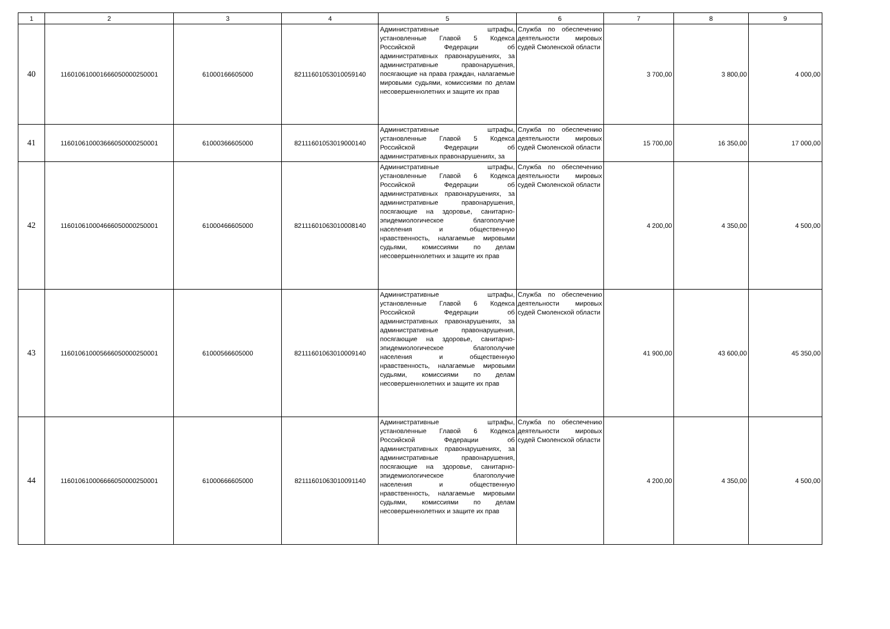| 1 | 2 | 3 | 4 | 5 | 6 | 7 | 8 | 9 |
| --- | --- | --- | --- | --- | --- | --- | --- | --- |
| 40 | 116010610001666050000250001 | 61000166605000 | 82111601053010059140 | Административные штрафы, установленные Главой 5 Кодекса Российской Федерации об административных правонарушениях, за административные правонарушения, посягающие на права граждан, налагаемые мировыми судьями, комиссиями по делам несовершеннолетних и защите их прав | Служба по обеспечению деятельности мировых судей Смоленской области | 3 700,00 | 3 800,00 | 4 000,00 |
| 41 | 116010610003666050000250001 | 61000366605000 | 82111601053019000140 | Административные штрафы, установленные Главой 5 Кодекса Российской Федерации об административных правонарушениях, за | Служба по обеспечению деятельности мировых судей Смоленской области | 15 700,00 | 16 350,00 | 17 000,00 |
| 42 | 116010610004666050000250001 | 61000466605000 | 82111601063010008140 | Административные штрафы, установленные Главой 6 Кодекса Российской Федерации об административных правонарушениях, за административные правонарушения, посягающие на здоровье, санитарно-эпидемиологическое благополучие населения и общественную нравственность, налагаемые мировыми судьями, комиссиями по делам несовершеннолетних и защите их прав | Служба по обеспечению деятельности мировых судей Смоленской области | 4 200,00 | 4 350,00 | 4 500,00 |
| 43 | 116010610005666050000250001 | 61000566605000 | 82111601063010009140 | Административные штрафы, установленные Главой 6 Кодекса Российской Федерации об административных правонарушениях, за административные правонарушения, посягающие на здоровье, санитарно-эпидемиологическое благополучие населения и общественную нравственность, налагаемые мировыми судьями, комиссиями по делам несовершеннолетних и защите их прав | Служба по обеспечению деятельности мировых судей Смоленской области | 41 900,00 | 43 600,00 | 45 350,00 |
| 44 | 116010610006666050000250001 | 61000666605000 | 82111601063010091140 | Административные штрафы, установленные Главой 6 Кодекса Российской Федерации об административных правонарушениях, за административные правонарушения, посягающие на здоровье, санитарно-эпидемиологическое благополучие населения и общественную нравственность, налагаемые мировыми судьями, комиссиями по делам несовершеннолетних и защите их прав | Служба по обеспечению деятельности мировых судей Смоленской области | 4 200,00 | 4 350,00 | 4 500,00 |